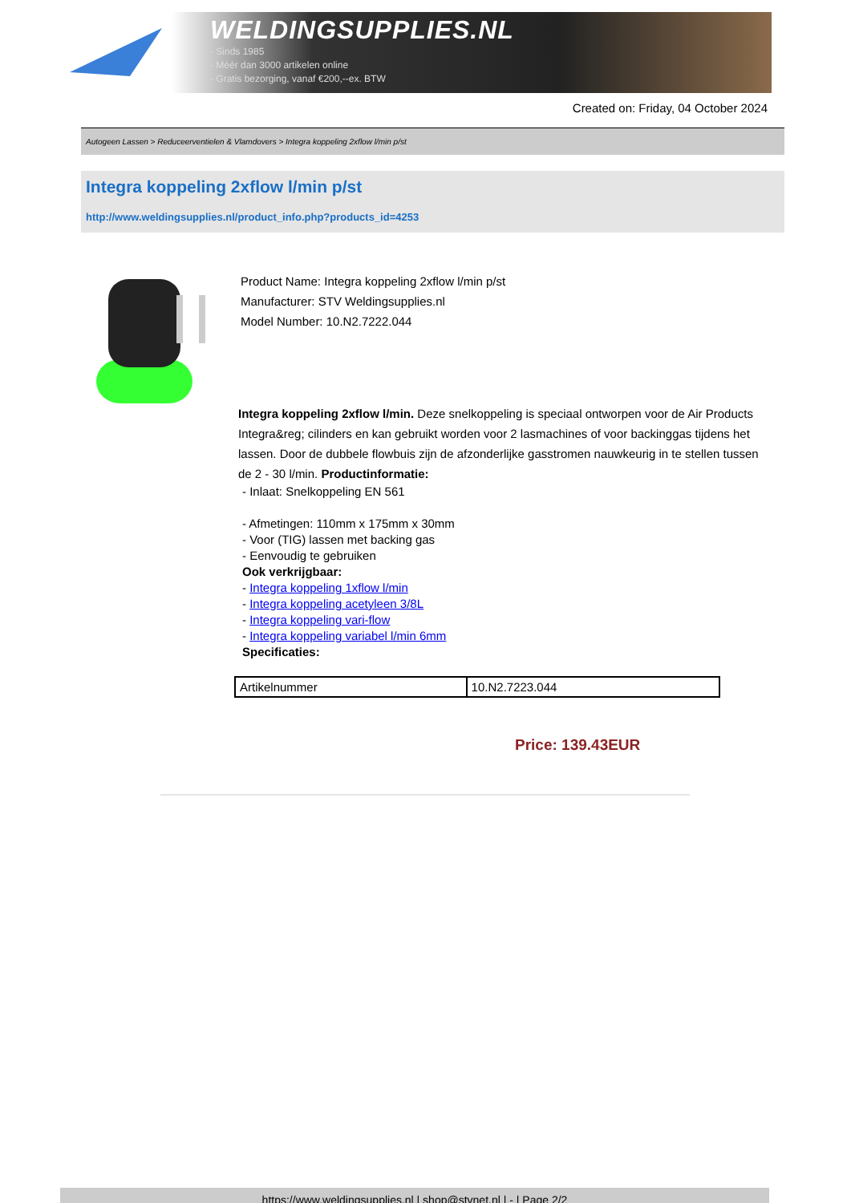WELDINGSUPPLIES.NL
- Sinds 1985
- Méér dan 3000 artikelen online
- Gratis bezorging, vanaf €200,--ex. BTW
Created on: Friday, 04 October 2024
Autogeen Lassen > Reduceerventielen & Vlamdovers > Integra koppeling 2xflow l/min p/st
Integra koppeling 2xflow l/min p/st
http://www.weldingsupplies.nl/product_info.php?products_id=4253
Product Name: Integra koppeling 2xflow l/min p/st
Manufacturer: STV Weldingsupplies.nl
Model Number: 10.N2.7222.044
Integra koppeling 2xflow l/min. Deze snelkoppeling is speciaal ontworpen voor de Air Products Integra&reg; cilinders en kan gebruikt worden voor 2 lasmachines of voor backinggas tijdens het lassen. Door de dubbele flowbuis zijn de afzonderlijke gasstromen nauwkeurig in te stellen tussen de 2 - 30 l/min. Productinformatie:
- Inlaat: Snelkoppeling EN 561
- Afmetingen: 110mm x 175mm x 30mm
- Voor (TIG) lassen met backing gas
- Eenvoudig te gebruiken
Ook verkrijgbaar:
- Integra koppeling 1xflow l/min
- Integra koppeling acetyleen 3/8L
- Integra koppeling vari-flow
- Integra koppeling variabel l/min 6mm
Specificaties:
| Artikelnummer | 10.N2.7223.044 |
Price: 139.43EUR
https://www.weldingsupplies.nl | shop@stvnet.nl | - | Page 2/2